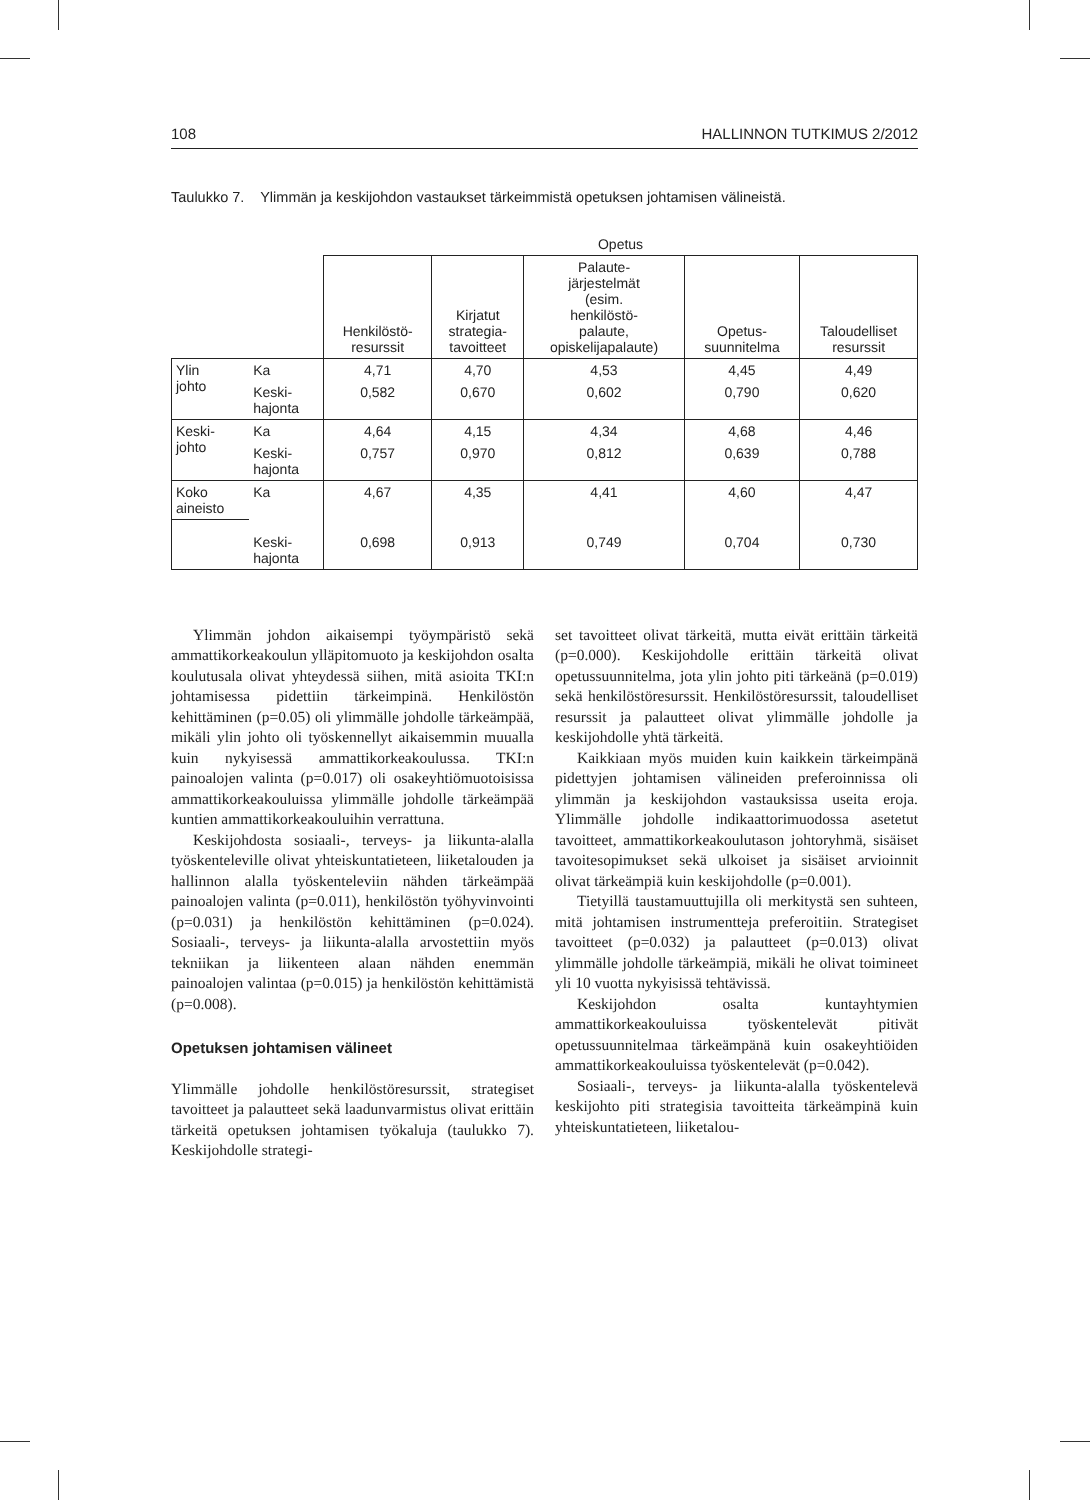108 HALLINNON TUTKIMUS 2/2012
Taulukko 7. Ylimmän ja keskijohdon vastaukset tärkeimmistä opetuksen johtamisen välineistä.
| | | Opetus | | | | |
| --- | --- | --- | --- | --- | --- | --- |
| | | Henkilöstö- resurssit | Kirjatut strategia- tavoitteet | Palaute- järjestelmät (esim. henkilöstö- palaute, opiskelijapalaute) | Opetus- suunnitelma | Taloudelliset resurssit |
| Ylin johto | Ka | 4,71 | 4,70 | 4,53 | 4,45 | 4,49 |
| | Keski- hajonta | 0,582 | 0,670 | 0,602 | 0,790 | 0,620 |
| Keski- johto | Ka | 4,64 | 4,15 | 4,34 | 4,68 | 4,46 |
| | Keski- hajonta | 0,757 | 0,970 | 0,812 | 0,639 | 0,788 |
| Koko aineisto | Ka | 4,67 | 4,35 | 4,41 | 4,60 | 4,47 |
| | Keski- hajonta | 0,698 | 0,913 | 0,749 | 0,704 | 0,730 |
Ylimmän johdon aikaisempi työympäristö sekä ammattikorkeakoulun ylläpitomuoto ja keskijohdon osalta koulutusala olivat yhteydessä siihen, mitä asioita TKI:n johtamisessa pidettiin tärkeimpinä. Henkilöstön kehittäminen (p=0.05) oli ylimmälle johdolle tärkeämpää, mikäli ylin johto oli työskennellyt aikaisemmin muualla kuin nykyisessä ammattikorkeakoulussa. TKI:n painoalojen valinta (p=0.017) oli osakeyhtiömuotoisissa ammattikorkeakouluissa ylimmälle johdolle tärkeämpää kuntien ammattikorkeakouluihin verrattuna.
Keskijohdosta sosiaali-, terveys- ja liikunta-alalla työskenteleville olivat yhteiskuntatieteen, liiketalouden ja hallinnon alalla työskenteleviin nähden tärkeämpää painoalojen valinta (p=0.011), henkilöstön työhyvinvointi (p=0.031) ja henkilöstön kehittäminen (p=0.024). Sosiaali-, terveys- ja liikunta-alalla arvostettiin myös tekniikan ja liikenteen alaan nähden enemmän painoalojen valintaa (p=0.015) ja henkilöstön kehittämistä (p=0.008).
Opetuksen johtamisen välineet
Ylimmälle johdolle henkilöstöresurssit, strategiset tavoitteet ja palautteet sekä laadunvarmistus olivat erittäin tärkeitä opetuksen johtamisen työkaluja (taulukko 7). Keskijohdolle strategi-
set tavoitteet olivat tärkeitä, mutta eivät erittäin tärkeitä (p=0.000). Keskijohdolle erittäin tärkeitä olivat opetussuunnitelma, jota ylin johto piti tärkeänä (p=0.019) sekä henkilöstöresurssit. Henkilöstöresurssit, taloudelliset resurssit ja palautteet olivat ylimmälle johdolle ja keskijohdolle yhtä tärkeitä.
Kaikkiaan myös muiden kuin kaikkein tärkeimpänä pidettyjen johtamisen välineiden preferoinnissa oli ylimmän ja keskijohdon vastauksissa useita eroja. Ylimmälle johdolle indikaattorimuodossa asetetut tavoitteet, ammattikorkeakoulutason johtoryhmä, sisäiset tavoitesopimukset sekä ulkoiset ja sisäiset arvioinnit olivat tärkeämpiä kuin keskijohdolle (p=0.001).
Tietyillä taustamuuttujilla oli merkitystä sen suhteen, mitä johtamisen instrumentteja preferoitiin. Strategiset tavoitteet (p=0.032) ja palautteet (p=0.013) olivat ylimmälle johdolle tärkeämpiä, mikäli he olivat toimineet yli 10 vuotta nykyisissä tehtävissä.
Keskijohdon osalta kuntayhtymien ammattikorkeakouluissa työskentelevät pitivät opetussuunnitelmaa tärkeämpänä kuin osakeyhtiöiden ammattikorkeakouluissa työskentelevät (p=0.042).
Sosiaali-, terveys- ja liikunta-alalla työskentelevä keskijohto piti strategisia tavoitteita tärkeämpinä kuin yhteiskuntatieteen, liiketalou-